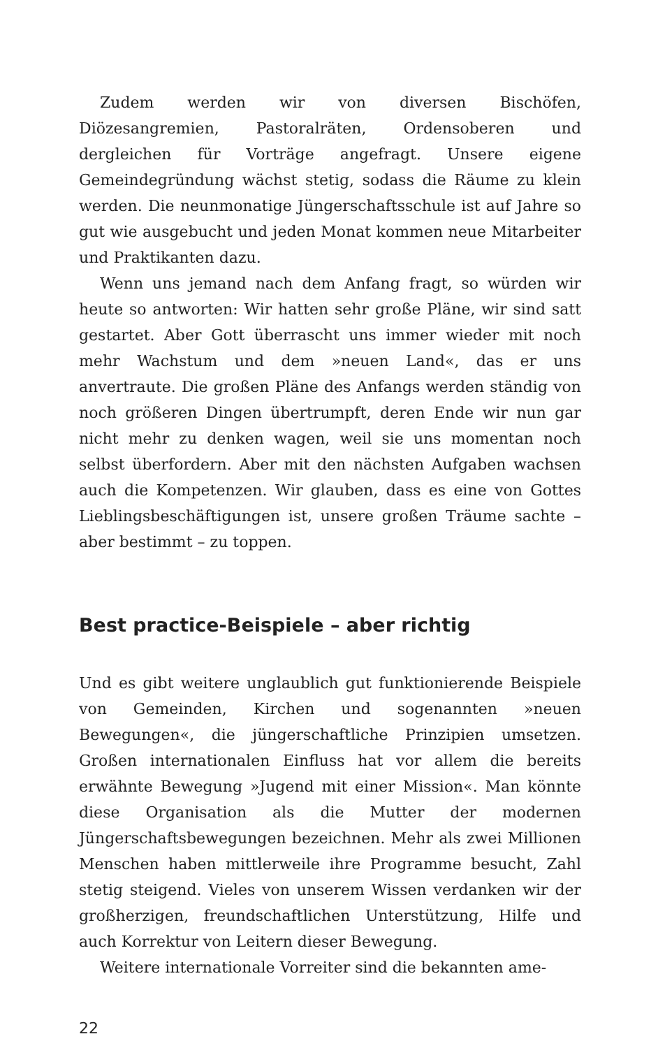Zudem werden wir von diversen Bischöfen, Diözesangremien, Pastoralräten, Ordensoberen und dergleichen für Vorträge angefragt. Unsere eigene Gemeindegründung wächst stetig, sodass die Räume zu klein werden. Die neunmonatige Jüngerschaftsschule ist auf Jahre so gut wie ausgebucht und jeden Monat kommen neue Mitarbeiter und Praktikanten dazu.
Wenn uns jemand nach dem Anfang fragt, so würden wir heute so antworten: Wir hatten sehr große Pläne, wir sind satt gestartet. Aber Gott überrascht uns immer wieder mit noch mehr Wachstum und dem »neuen Land«, das er uns anvertraute. Die großen Pläne des Anfangs werden ständig von noch größeren Dingen übertrumpft, deren Ende wir nun gar nicht mehr zu denken wagen, weil sie uns momentan noch selbst überfordern. Aber mit den nächsten Aufgaben wachsen auch die Kompetenzen. Wir glauben, dass es eine von Gottes Lieblingsbeschäftigungen ist, unsere großen Träume sachte – aber bestimmt – zu toppen.
Best practice-Beispiele – aber richtig
Und es gibt weitere unglaublich gut funktionierende Beispiele von Gemeinden, Kirchen und sogenannten »neuen Bewegungen«, die jüngerschaftliche Prinzipien umsetzen. Großen internationalen Einfluss hat vor allem die bereits erwähnte Bewegung »Jugend mit einer Mission«. Man könnte diese Organisation als die Mutter der modernen Jüngerschaftsbewegungen bezeichnen. Mehr als zwei Millionen Menschen haben mittlerweile ihre Programme besucht, Zahl stetig steigend. Vieles von unserem Wissen verdanken wir der großherzigen, freundschaftlichen Unterstützung, Hilfe und auch Korrektur von Leitern dieser Bewegung.
Weitere internationale Vorreiter sind die bekannten ame-
22